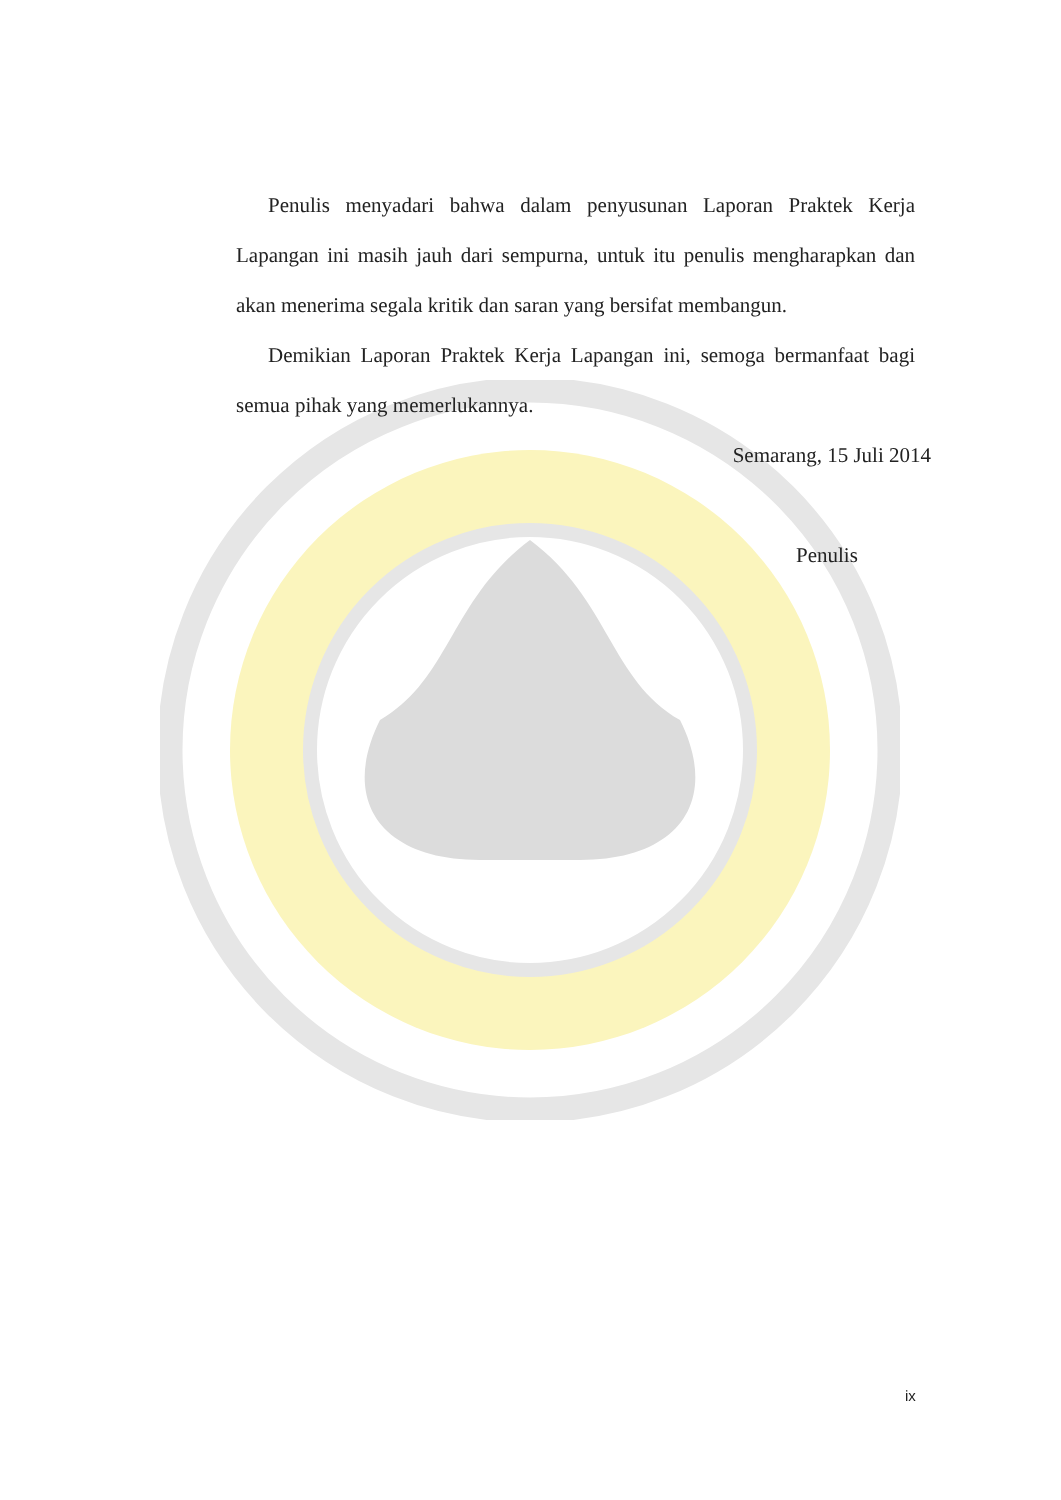Penulis menyadari bahwa dalam penyusunan Laporan Praktek Kerja Lapangan ini masih jauh dari sempurna, untuk itu penulis mengharapkan dan akan menerima segala kritik dan saran yang bersifat membangun.
Demikian Laporan Praktek Kerja Lapangan ini, semoga bermanfaat bagi semua pihak yang memerlukannya.
Semarang, 15 Juli 2014
Penulis
ix